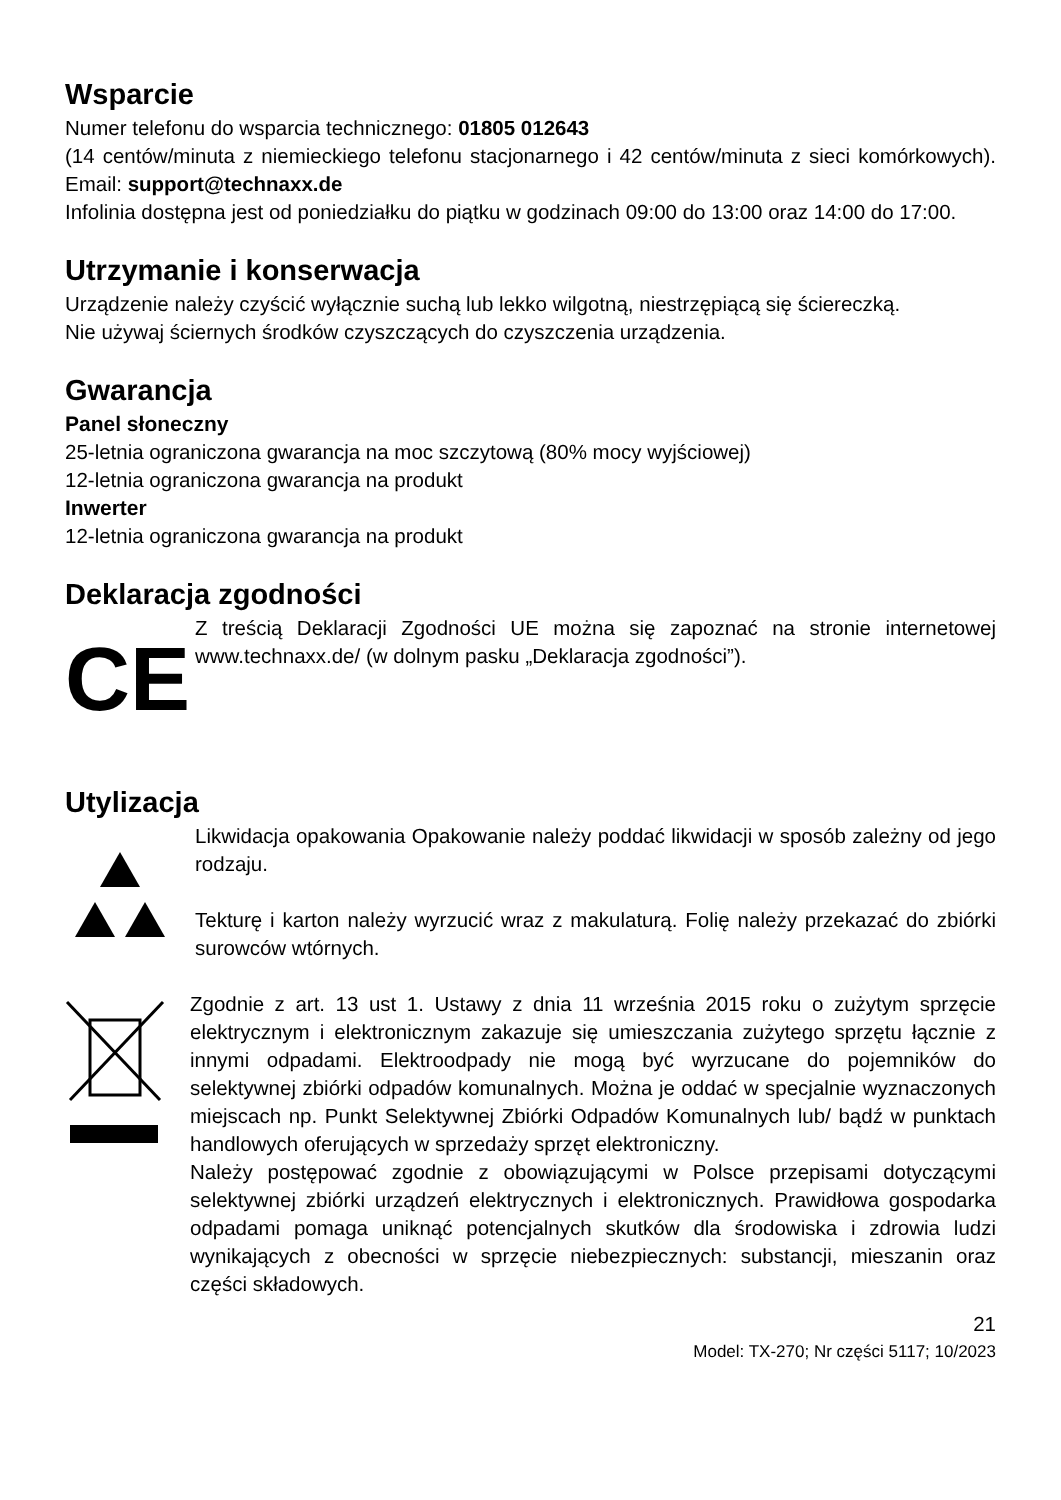Wsparcie
Numer telefonu do wsparcia technicznego: 01805 012643
(14 centów/minuta z niemieckiego telefonu stacjonarnego i 42 centów/minuta z sieci komórkowych). Email: support@technaxx.de
Infolinia dostępna jest od poniedziałku do piątku w godzinach 09:00 do 13:00 oraz 14:00 do 17:00.
Utrzymanie i konserwacja
Urządzenie należy czyścić wyłącznie suchą lub lekko wilgotną, niestrzępiącą się ściereczką.
Nie używaj ściernych środków czyszczących do czyszczenia urządzenia.
Gwarancja
Panel słoneczny
25-letnia ograniczona gwarancja na moc szczytową (80% mocy wyjściowej)
12-letnia ograniczona gwarancja na produkt
Inwerter
12-letnia ograniczona gwarancja na produkt
Deklaracja zgodności
CE
Z treścią Deklaracji Zgodności UE można się zapoznać na stronie internetowej www.technaxx.de/ (w dolnym pasku „Deklaracja zgodności”).
Utylizacja
Likwidacja opakowania Opakowanie należy poddać likwidacji w sposób zależny od jego rodzaju.
Tekturę i karton należy wyrzucić wraz z makulaturą. Folię należy przekazać do zbiórki surowców wtórnych.
Zgodnie z art. 13 ust 1. Ustawy z dnia 11 września 2015 roku o zużytym sprzęcie elektrycznym i elektronicznym zakazuje się umieszczania zużytego sprzętu łącznie z innymi odpadami. Elektroodpady nie mogą być wyrzucane do pojemników do selektywnej zbiórki odpadów komunalnych. Można je oddać w specjalnie wyznaczonych miejscach np. Punkt Selektywnej Zbiórki Odpadów Komunalnych lub/ bądź w punktach handlowych oferujących w sprzedaży sprzęt elektroniczny.
Należy postępować zgodnie z obowiązującymi w Polsce przepisami dotyczącymi selektywnej zbiórki urządzeń elektrycznych i elektronicznych. Prawidłowa gospodarka odpadami pomaga uniknąć potencjalnych skutków dla środowiska i zdrowia ludzi wynikających z obecności w sprzęcie niebezpiecznych: substancji, mieszanin oraz części składowych.
21
Model: TX-270; Nr części 5117; 10/2023